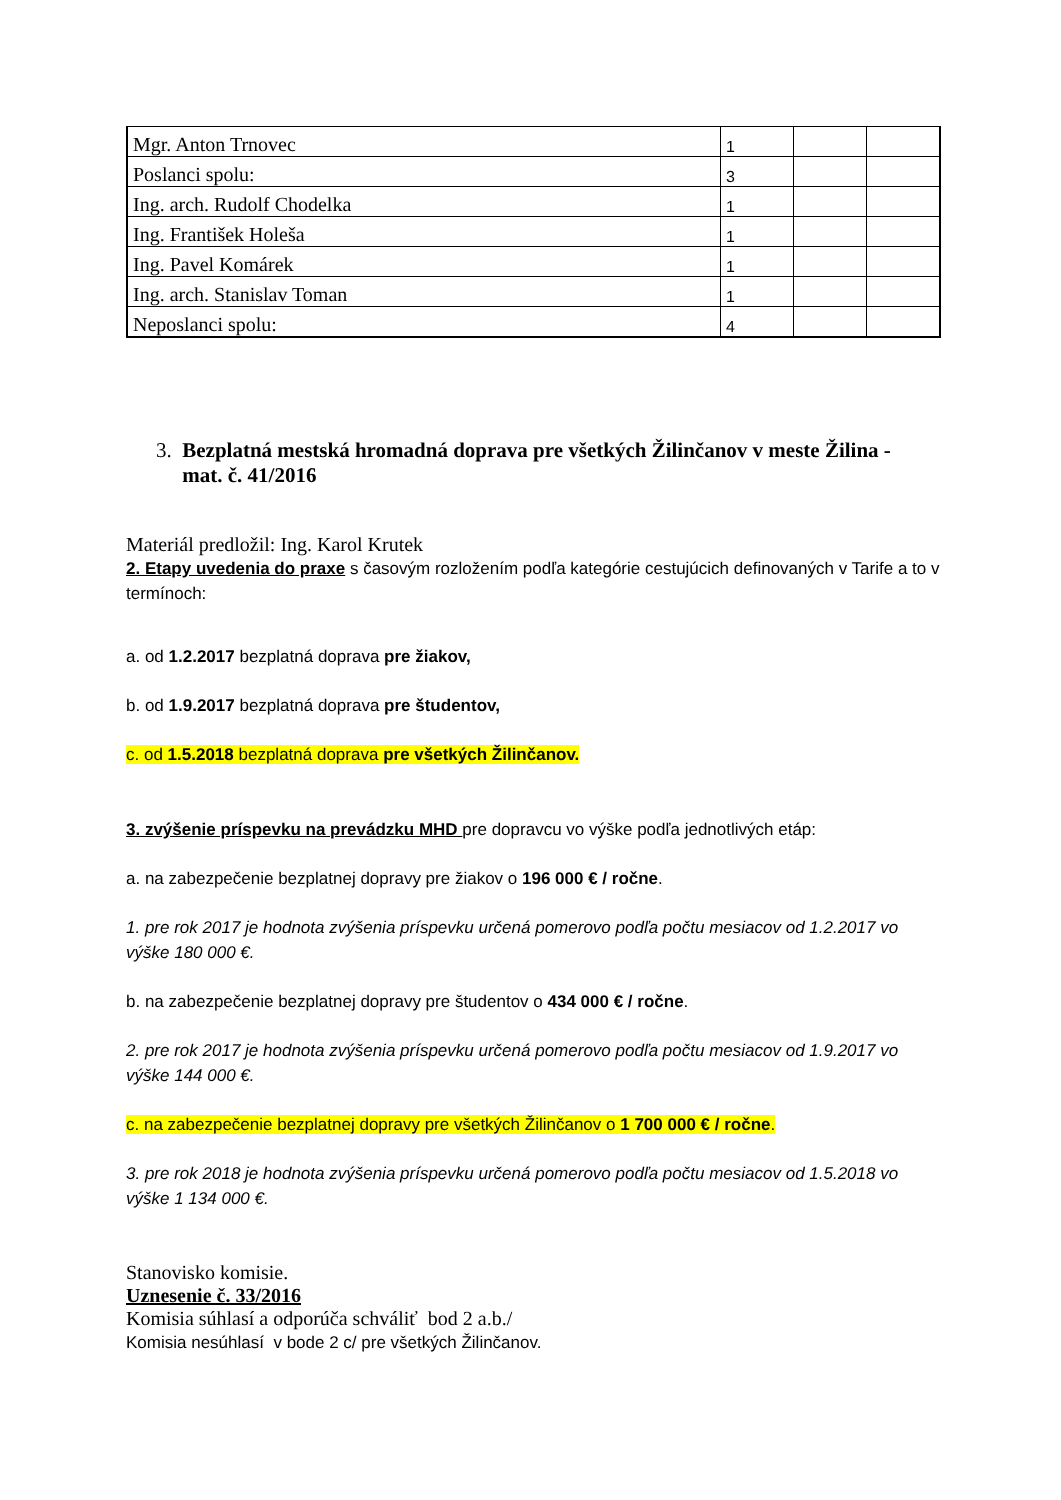| Mgr. Anton Trnovec | 1 | | |
| Poslanci spolu: | 3 | | |
| Ing. arch. Rudolf Chodelka | 1 | | |
| Ing. František Holeša | 1 | | |
| Ing. Pavel Komárek | 1 | | |
| Ing. arch. Stanislav Toman | 1 | | |
| Neposlanci spolu: | 4 | | |
3. Bezplatná mestská hromadná doprava pre všetkých Žilinčanov v meste Žilina -
mat. č. 41/2016
Materiál predložil: Ing. Karol Krutek
2. Etapy uvedenia do praxe s časovým rozložením podľa kategórie cestujúcich definovaných v Tarife a to v termínoch:
a. od 1.2.2017 bezplatná doprava pre žiakov,
b. od 1.9.2017 bezplatná doprava pre študentov,
c. od 1.5.2018 bezplatná doprava pre všetkých Žilinčanov.
3. zvýšenie príspevku na prevádzku MHD pre dopravcu vo výške podľa jednotlivých etáp:
a. na zabezpečenie bezplatnej dopravy pre žiakov o 196 000 € / ročne.
1. pre rok 2017 je hodnota zvýšenia príspevku určená pomerovo podľa počtu mesiacov od 1.2.2017 vo výške 180 000 €.
b. na zabezpečenie bezplatnej dopravy pre študentov o 434 000 € / ročne.
2. pre rok 2017 je hodnota zvýšenia príspevku určená pomerovo podľa počtu mesiacov od 1.9.2017 vo výške 144 000 €.
c. na zabezpečenie bezplatnej dopravy pre všetkých Žilinčanov o 1 700 000 € / ročne.
3. pre rok 2018 je hodnota zvýšenia príspevku určená pomerovo podľa počtu mesiacov od 1.5.2018 vo výške 1 134 000 €.
Stanovisko komisie.
Uznesenie č. 33/2016
Komisia súhlasí a odporúča schváliť bod 2 a.b./
Komisia nesúhlasí v bode 2 c/ pre všetkých Žilinčanov.